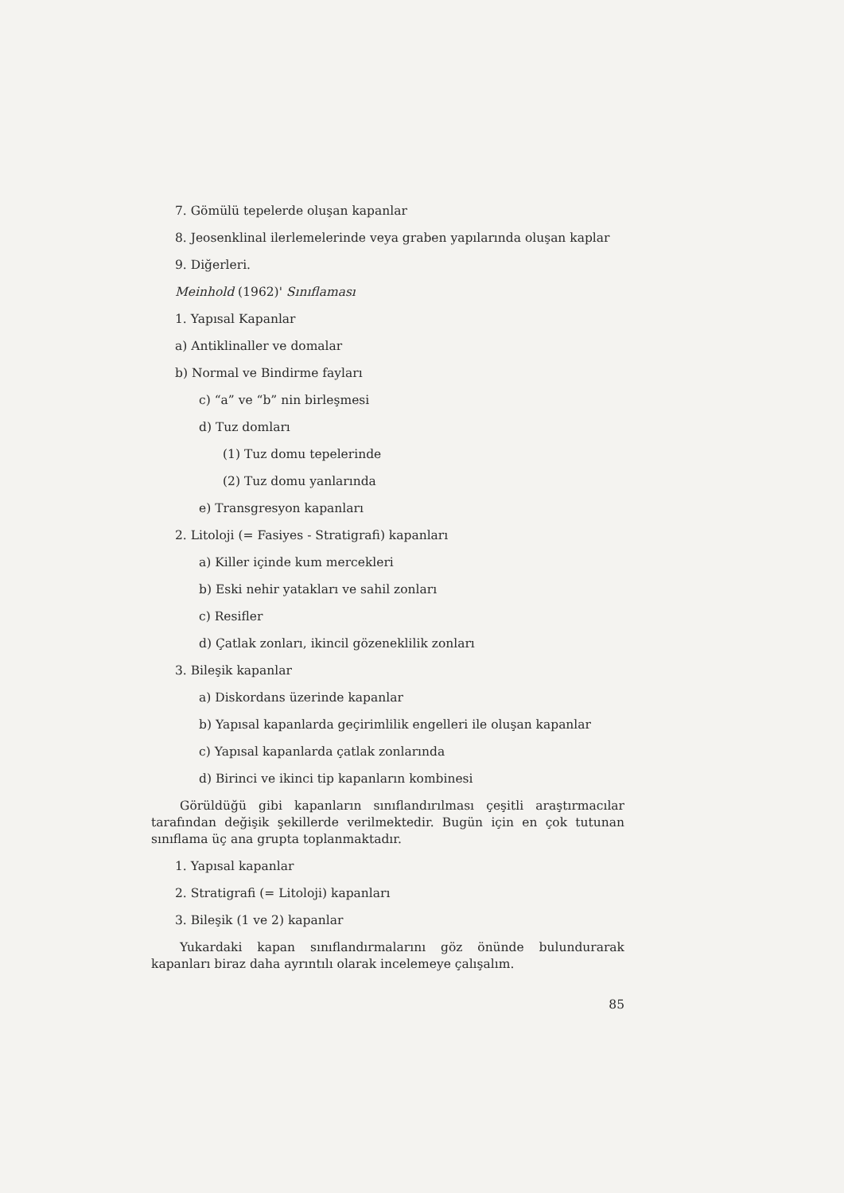7. Gömülü tepelerde oluşan kapanlar
8. Jeosenklinal ilerlemelerinde veya graben yapılarında oluşan kaplar
9. Diğerleri.
Meinhold (1962)' Sınıflaması
1. Yapısal Kapanlar
a) Antiklinaller ve domalar
b) Normal ve Bindirme fayları
c) “a” ve “b” nin birleşmesi
d) Tuz domları
(1) Tuz domu tepelerinde
(2) Tuz domu yanlarında
e) Transgresyon kapanları
2. Litoloji (= Fasiyes - Stratigrafi) kapanları
a) Killer içinde kum mercekleri
b) Eski nehir yatakları ve sahil zonları
c) Resifler
d) Çatlak zonları, ikincil gözeneklilik zonları
3. Bileşik kapanlar
a) Diskordans üzerinde kapanlar
b) Yapısal kapanlarda geçirimlilik engelleri ile oluşan kapanlar
c) Yapısal kapanlarda çatlak zonlarında
d) Birinci ve ikinci tip kapanların kombinesi
Görüldüğü gibi kapanların sınıflandırılması çeşitli araştırmacılar tarafından değişik şekillerde verilmektedir. Bugün için en çok tutunan sınıflama üç ana grupta toplanmaktadır.
1. Yapısal kapanlar
2. Stratigrafi (= Litoloji) kapanları
3. Bileşik (1 ve 2) kapanlar
Yukardaki kapan sınıflandırmalarını göz önünde bulundurarak kapanları biraz daha ayrıntılı olarak incelemeye çalışalım.
85